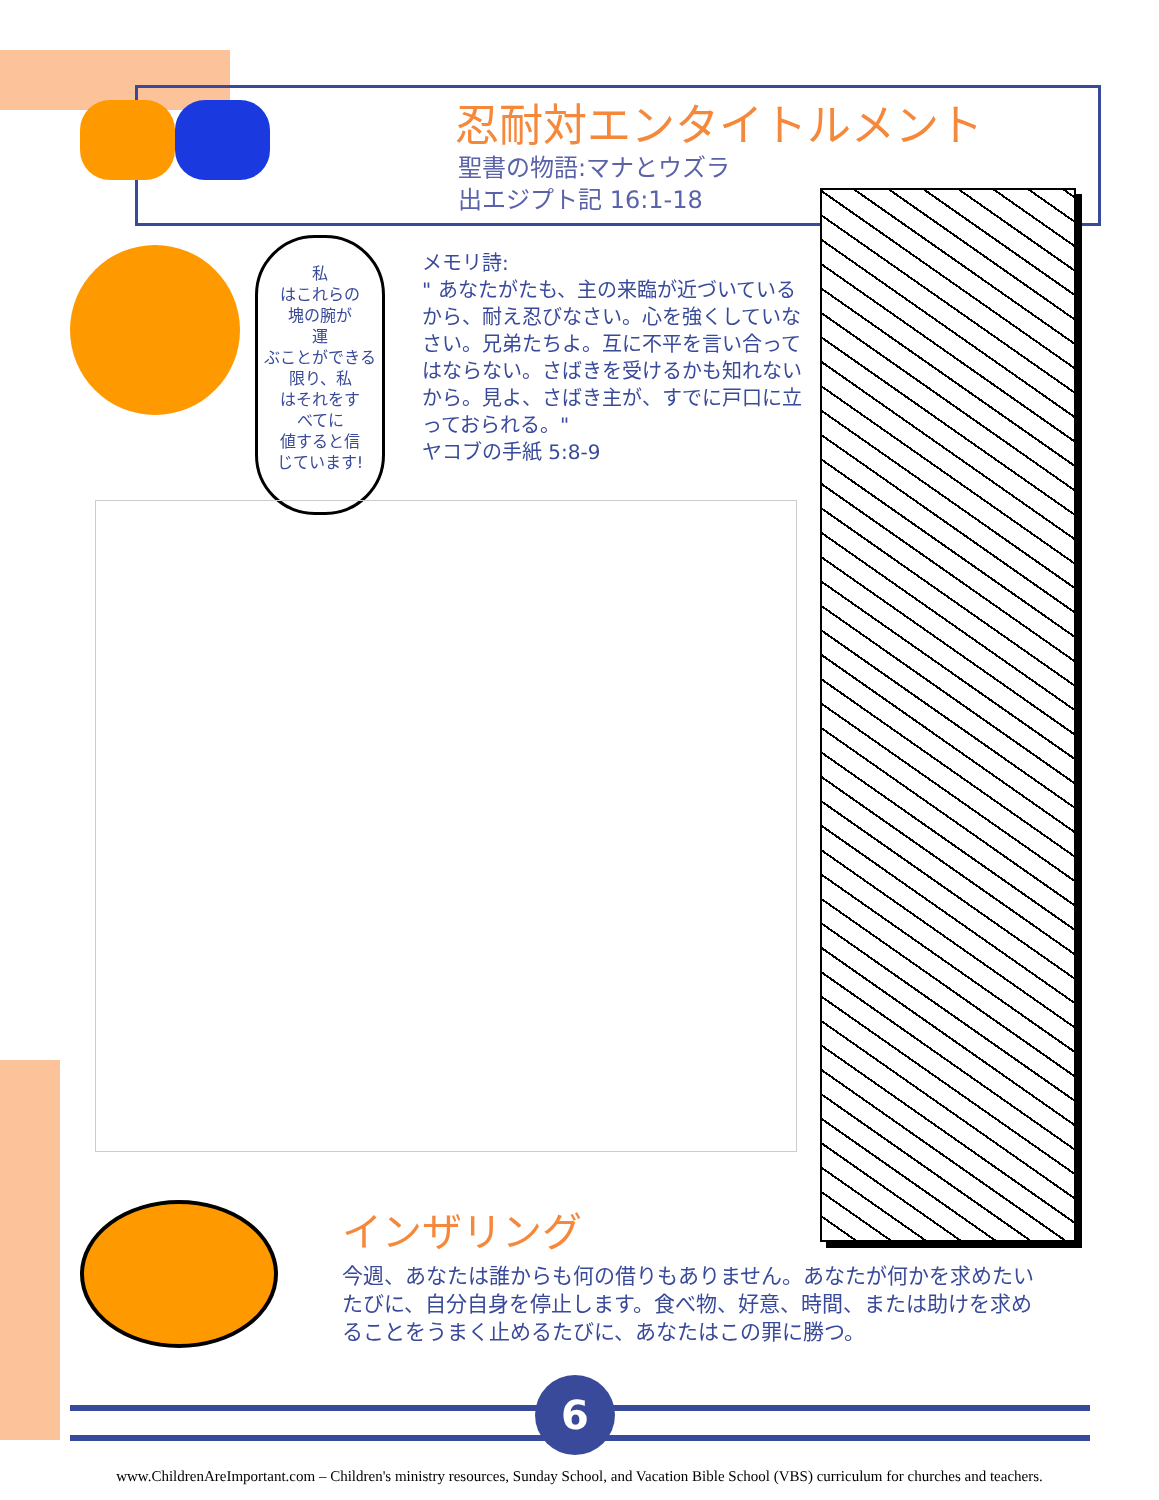忍耐対エンタイトルメント
聖書の物語:マナとウズラ
出エジプト記 16:1-18
私
はこれらの
塊の腕が
運
ぶことができる
限り、私
はそれをす
べてに
値すると信
じています!
メモリ詩:
" あなたがたも、主の来臨が近づいているから、耐え忍びなさい。心を強くしていなさい。兄弟たちよ。互に不平を言い合ってはならない。さばきを受けるかも知れないから。見よ、さばき主が、すでに戸口に立っておられる。"
ヤコブの手紙 5:8-9
インザリング
今週、あなたは誰からも何の借りもありません。あなたが何かを求めたいたびに、自分自身を停止します。食べ物、好意、時間、または助けを求めることをうまく止めるたびに、あなたはこの罪に勝つ。
6
www.ChildrenAreImportant.com – Children's ministry resources, Sunday School, and Vacation Bible School (VBS) curriculum for churches and teachers.